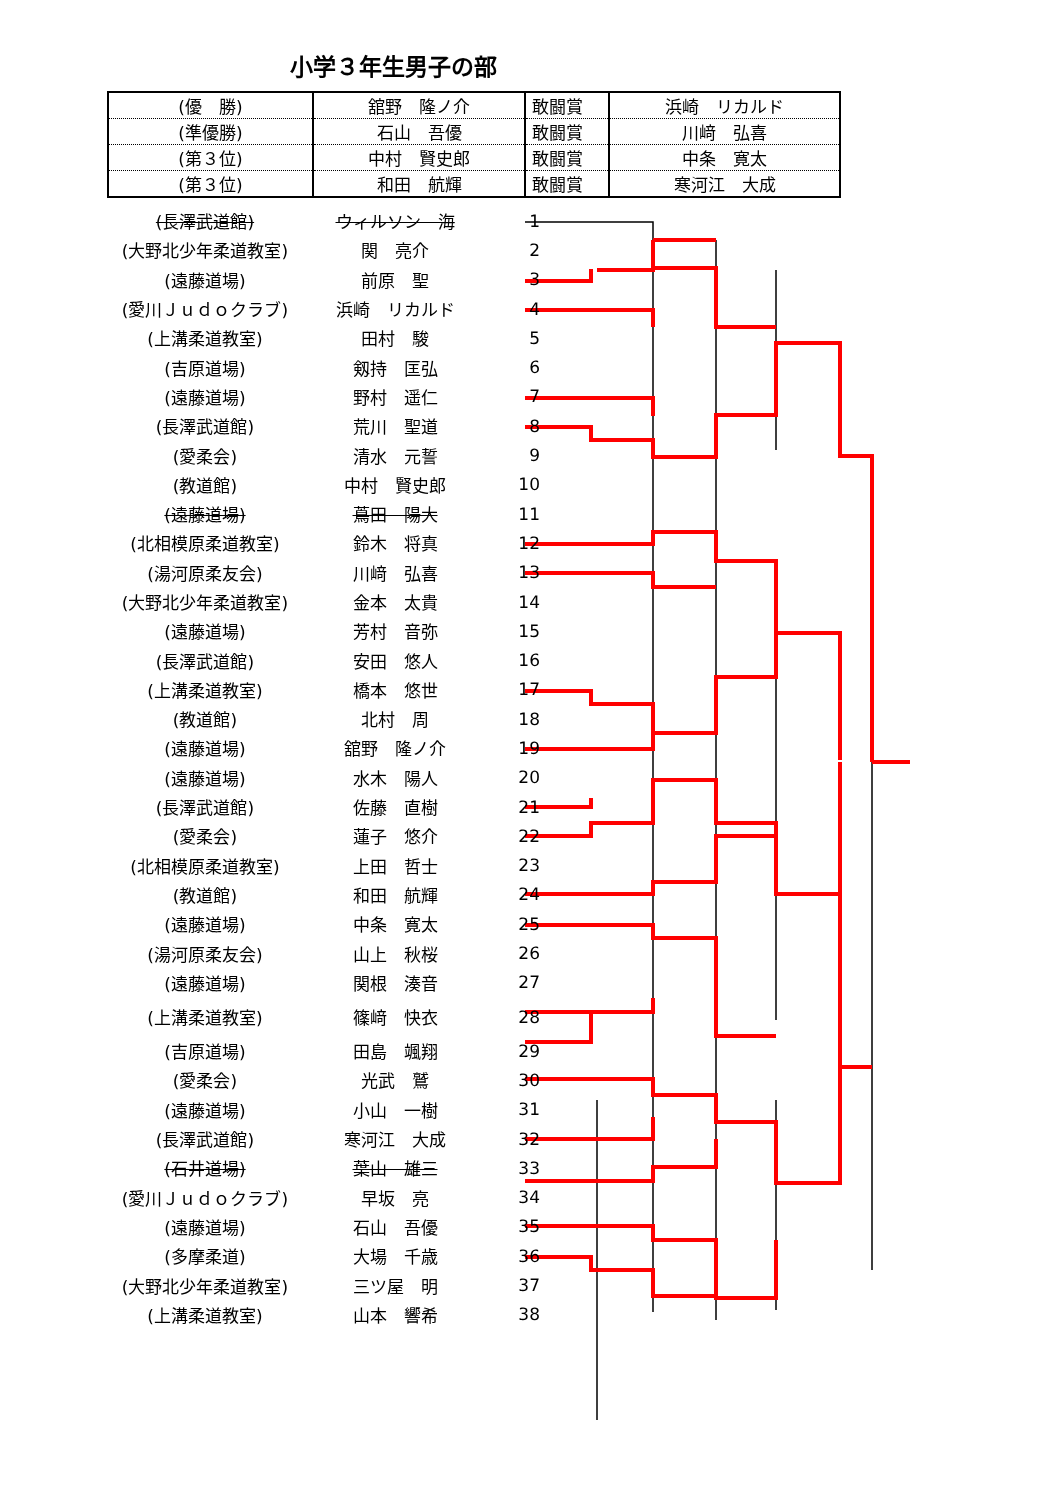小学３年生男子の部
| (優 勝) | 舘野 隆ノ介 | 敢闘賞 | 浜崎 リカルド |
| (準優勝) | 石山 吾優 | 敢闘賞 | 川﨑 弘喜 |
| (第３位) | 中村 賢史郎 | 敢闘賞 | 中条 寛太 |
| (第３位) | 和田 航輝 | 敢闘賞 | 寒河江 大成 |
| (長澤武道館) | ウィルソン 海 | 1 |
| (大野北少年柔道教室) | 関 亮介 | 2 |
| (遠藤道場) | 前原 聖 | 3 |
| (愛川Ｊｕｄｏクラブ) | 浜崎 リカルド | 4 |
| (上溝柔道教室) | 田村 駿 | 5 |
| (吉原道場) | 剱持 匡弘 | 6 |
| (遠藤道場) | 野村 遥仁 | 7 |
| (長澤武道館) | 荒川 聖道 | 8 |
| (愛柔会) | 清水 元誓 | 9 |
| (教道館) | 中村 賢史郎 | 10 |
| (遠藤道場) | 蔦田 陽大 | 11 |
| (北相模原柔道教室) | 鈴木 将真 | 12 |
| (湯河原柔友会) | 川﨑 弘喜 | 13 |
| (大野北少年柔道教室) | 金本 太貴 | 14 |
| (遠藤道場) | 芳村 音弥 | 15 |
| (長澤武道館) | 安田 悠人 | 16 |
| (上溝柔道教室) | 橋本 悠世 | 17 |
| (教道館) | 北村 周 | 18 |
| (遠藤道場) | 舘野 隆ノ介 | 19 |
| (遠藤道場) | 水木 陽人 | 20 |
| (長澤武道館) | 佐藤 直樹 | 21 |
| (愛柔会) | 蓮子 悠介 | 22 |
| (北相模原柔道教室) | 上田 哲士 | 23 |
| (教道館) | 和田 航輝 | 24 |
| (遠藤道場) | 中条 寛太 | 25 |
| (湯河原柔友会) | 山上 秋桜 | 26 |
| (遠藤道場) | 関根 湊音 | 27 |
| (上溝柔道教室) | 篠﨑 快衣 | 28 |
| (吉原道場) | 田島 颯翔 | 29 |
| (愛柔会) | 光武 鷲 | 30 |
| (遠藤道場) | 小山 一樹 | 31 |
| (長澤武道館) | 寒河江 大成 | 32 |
| (石井道場) | 葉山 雄三 | 33 |
| (愛川Ｊｕｄｏクラブ) | 早坂 亮 | 34 |
| (遠藤道場) | 石山 吾優 | 35 |
| (多摩柔道) | 大場 千歳 | 36 |
| (大野北少年柔道教室) | 三ツ屋 明 | 37 |
| (上溝柔道教室) | 山本 響希 | 38 |